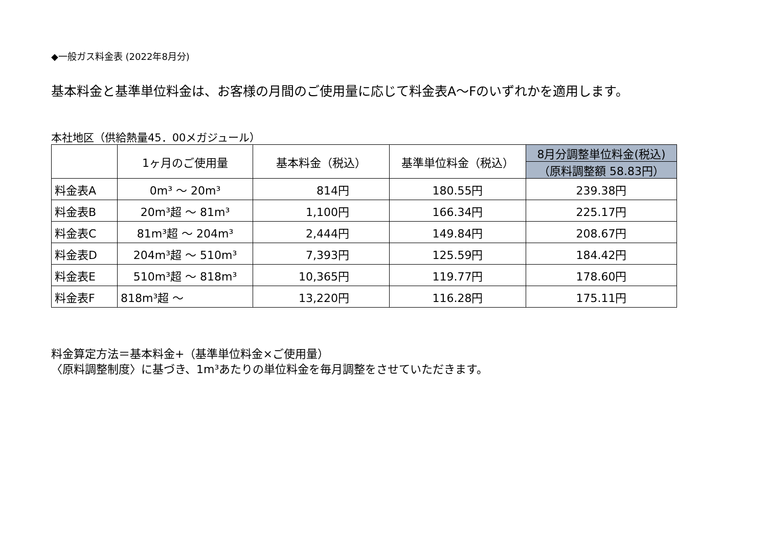◆一般ガス料金表 (2022年8月分)
基本料金と基準単位料金は、お客様の月間のご使用量に応じて料金表A～Fのいずれかを適用します。
本社地区（供給熱量45．00メガジュール）
| | 1ヶ月のご使用量 | 基本料金（税込） | 基準単位料金（税込） | 8月分調整単位料金(税込) |
| --- | --- | --- | --- | --- |
| | | | | （原料調整額 58.83円） |
| 料金表A | 0m³ ～ 20m³ | 814円 | 180.55円 | 239.38円 |
| 料金表B | 20m³超 ～ 81m³ | 1,100円 | 166.34円 | 225.17円 |
| 料金表C | 81m³超 ～ 204m³ | 2,444円 | 149.84円 | 208.67円 |
| 料金表D | 204m³超 ～ 510m³ | 7,393円 | 125.59円 | 184.42円 |
| 料金表E | 510m³超 ～ 818m³ | 10,365円 | 119.77円 | 178.60円 |
| 料金表F | 818m³超 ～ | 13,220円 | 116.28円 | 175.11円 |
料金算定方法＝基本料金+（基準単位料金×ご使用量）
〈原料調整制度〉に基づき、1m³あたりの単位料金を毎月調整をさせていただきます。